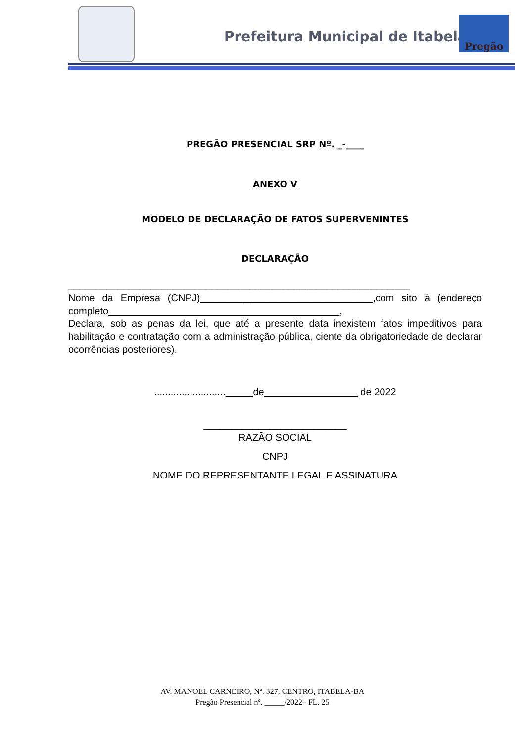Prefeitura Municipal de Itabela
Pregão
PREGÃO PRESENCIAL SRP Nº. _-____
ANEXO V
MODELO DE DECLARAÇÃO DE FATOS SUPERVENINTES
DECLARAÇÃO
______________________________________________________________
Nome da Empresa (CNPJ)________ ______________________,com sito à (endereço completo__________________________________________,
Declara, sob as penas da lei, que até a presente data inexistem fatos impeditivos para habilitação e contratação com a administração pública, ciente da obrigatoriedade de declarar ocorrências posteriores).
.........................._____de_________________ de 2022
__________________________
RAZÃO SOCIAL
CNPJ
NOME DO REPRESENTANTE LEGAL E ASSINATURA
AV. MANOEL CARNEIRO, Nº. 327, CENTRO, ITABELA-BA
Pregão Presencial nº. _____/2022– FL. 25